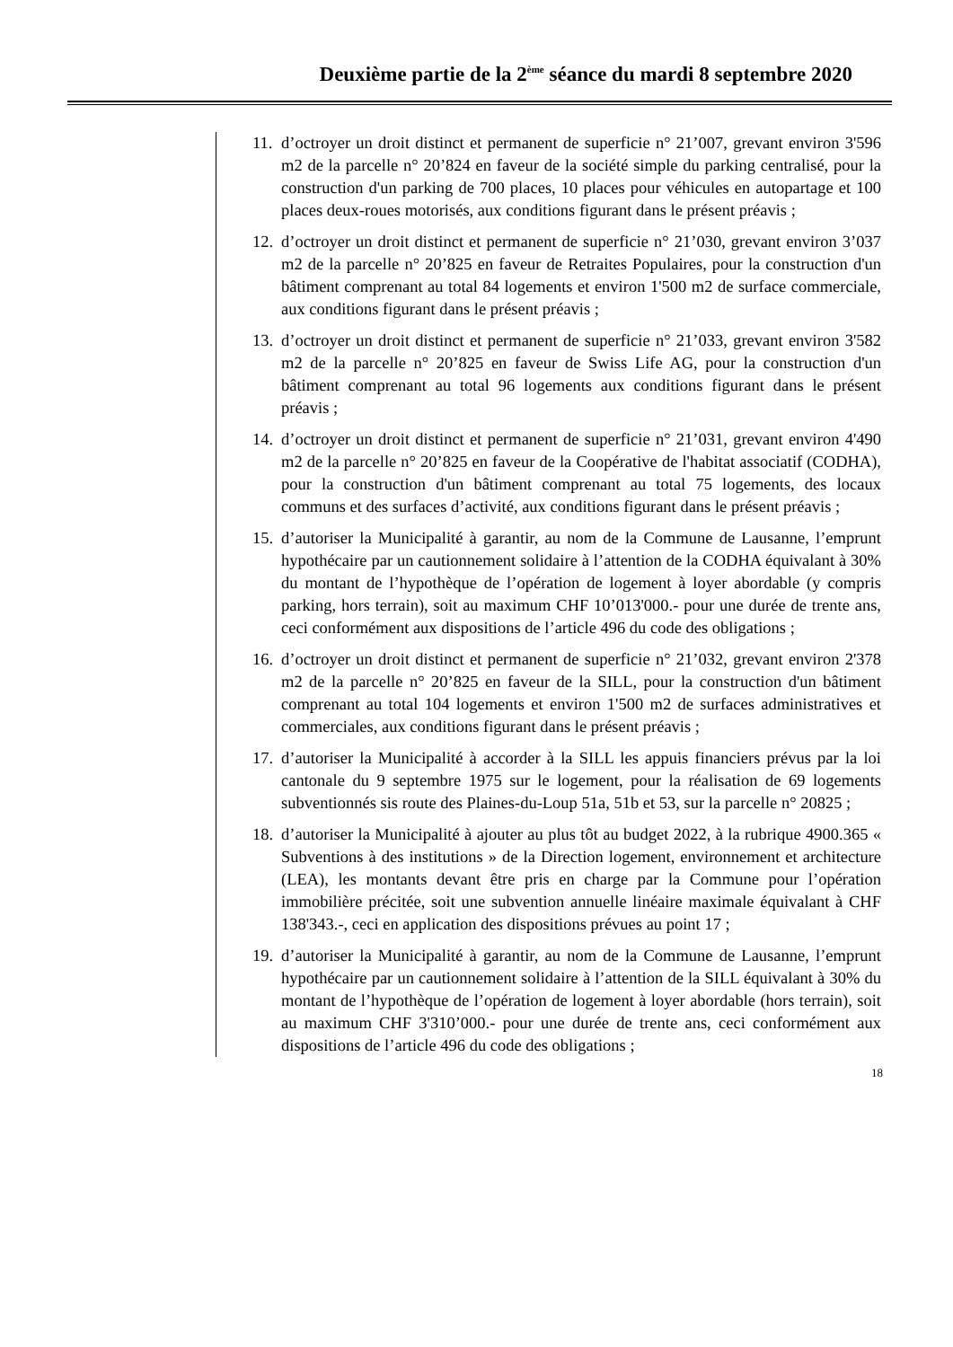Deuxième partie de la 2<sup>ème</sup> séance du mardi 8 septembre 2020
11. d’octroyer un droit distinct et permanent de superficie n° 21’007, grevant environ 3'596 m2 de la parcelle n° 20’824 en faveur de la société simple du parking centralisé, pour la construction d'un parking de 700 places, 10 places pour véhicules en autopartage et 100 places deux-roues motorisés, aux conditions figurant dans le présent préavis ;
12. d’octroyer un droit distinct et permanent de superficie n° 21’030, grevant environ 3’037 m2 de la parcelle n° 20’825 en faveur de Retraites Populaires, pour la construction d'un bâtiment comprenant au total 84 logements et environ 1'500 m2 de surface commerciale, aux conditions figurant dans le présent préavis ;
13. d’octroyer un droit distinct et permanent de superficie n° 21’033, grevant environ 3'582 m2 de la parcelle n° 20’825 en faveur de Swiss Life AG, pour la construction d'un bâtiment comprenant au total 96 logements aux conditions figurant dans le présent préavis ;
14. d’octroyer un droit distinct et permanent de superficie n° 21’031, grevant environ 4'490 m2 de la parcelle n° 20’825 en faveur de la Coopérative de l'habitat associatif (CODHA), pour la construction d'un bâtiment comprenant au total 75 logements, des locaux communs et des surfaces d’activité, aux conditions figurant dans le présent préavis ;
15. d’autoriser la Municipalité à garantir, au nom de la Commune de Lausanne, l’emprunt hypothécaire par un cautionnement solidaire à l’attention de la CODHA équivalant à 30% du montant de l’hypothèque de l’opération de logement à loyer abordable (y compris parking, hors terrain), soit au maximum CHF 10’013'000.- pour une durée de trente ans, ceci conformément aux dispositions de l’article 496 du code des obligations ;
16. d’octroyer un droit distinct et permanent de superficie n° 21’032, grevant environ 2'378 m2 de la parcelle n° 20’825 en faveur de la SILL, pour la construction d'un bâtiment comprenant au total 104 logements et environ 1'500 m2 de surfaces administratives et commerciales, aux conditions figurant dans le présent préavis ;
17. d’autoriser la Municipalité à accorder à la SILL les appuis financiers prévus par la loi cantonale du 9 septembre 1975 sur le logement, pour la réalisation de 69 logements subventionnés sis route des Plaines-du-Loup 51a, 51b et 53, sur la parcelle n° 20825 ;
18. d’autoriser la Municipalité à ajouter au plus tôt au budget 2022, à la rubrique 4900.365 « Subventions à des institutions » de la Direction logement, environnement et architecture (LEA), les montants devant être pris en charge par la Commune pour l’opération immobilière précitée, soit une subvention annuelle linéaire maximale équivalant à CHF 138'343.-, ceci en application des dispositions prévues au point 17 ;
19. d’autoriser la Municipalité à garantir, au nom de la Commune de Lausanne, l’emprunt hypothécaire par un cautionnement solidaire à l’attention de la SILL équivalant à 30% du montant de l’hypothèque de l’opération de logement à loyer abordable (hors terrain), soit au maximum CHF 3'310’000.- pour une durée de trente ans, ceci conformément aux dispositions de l’article 496 du code des obligations ;
18